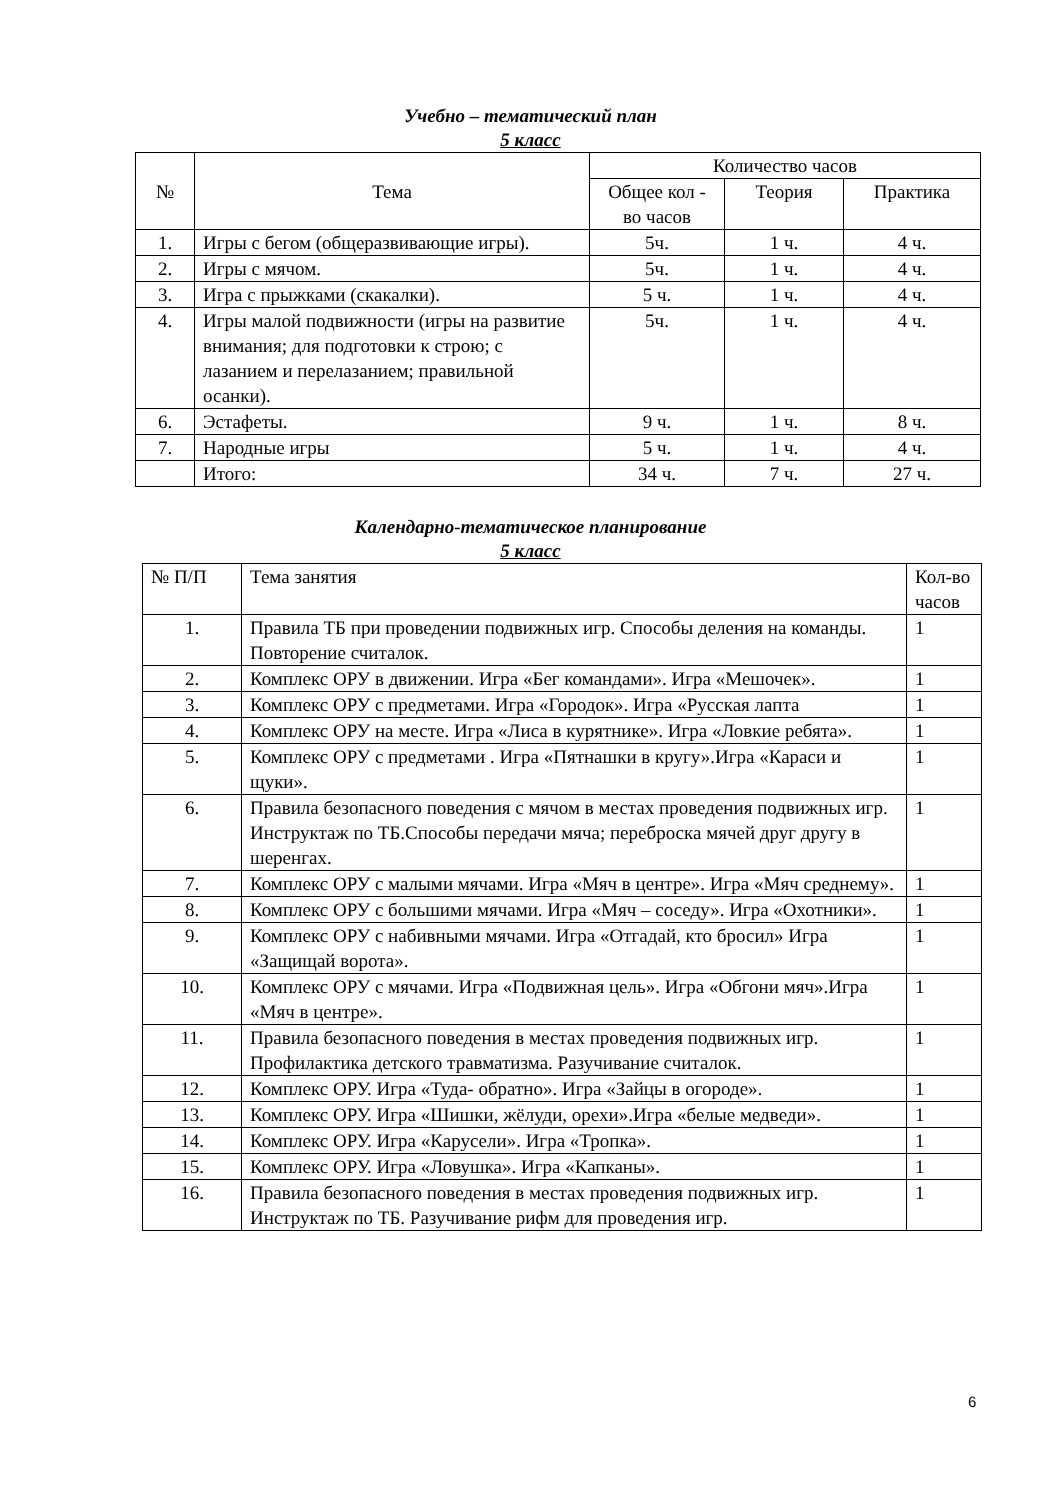Учебно – тематический план
5 класс
| № | Тема | Количество часов | | |
| --- | --- | --- | --- | --- |
| | | Общее кол - во часов | Теория | Практика |
| 1. | Игры с бегом (общеразвивающие игры). | 5ч. | 1 ч. | 4 ч. |
| 2. | Игры с мячом. | 5ч. | 1 ч. | 4 ч. |
| 3. | Игра с прыжками (скакалки). | 5 ч. | 1 ч. | 4 ч. |
| 4. | Игры малой подвижности (игры на развитие внимания; для подготовки к строю; с лазанием и перелазанием; правильной осанки). | 5ч. | 1 ч. | 4 ч. |
| 6. | Эстафеты. | 9 ч. | 1 ч. | 8 ч. |
| 7. | Народные игры | 5 ч. | 1 ч. | 4 ч. |
| | Итого: | 34 ч. | 7 ч. | 27 ч. |
Календарно-тематическое планирование
5 класс
| № П/П | Тема занятия | Кол-во часов |
| --- | --- | --- |
| 1. | Правила ТБ при проведении подвижных игр. Способы деления на команды. Повторение считалок. | 1 |
| 2. | Комплекс ОРУ в движении. Игра «Бег командами». Игра «Мешочек». | 1 |
| 3. | Комплекс ОРУ с предметами. Игра «Городок». Игра «Русская лапта | 1 |
| 4. | Комплекс ОРУ на месте. Игра «Лиса в курятнике». Игра «Ловкие ребята». | 1 |
| 5. | Комплекс ОРУ с предметами . Игра «Пятнашки в кругу».Игра «Караси и щуки». | 1 |
| 6. | Правила безопасного поведения с мячом в местах проведения подвижных игр. Инструктаж по ТБ.Способы передачи мяча; переброска мячей друг другу в шеренгах. | 1 |
| 7. | Комплекс ОРУ с малыми мячами. Игра «Мяч в центре». Игра «Мяч среднему». | 1 |
| 8. | Комплекс ОРУ с большими мячами. Игра «Мяч – соседу». Игра «Охотники». | 1 |
| 9. | Комплекс ОРУ с набивными мячами. Игра «Отгадай, кто бросил» Игра «Защищай ворота». | 1 |
| 10. | Комплекс ОРУ с мячами. Игра «Подвижная цель». Игра «Обгони мяч».Игра «Мяч в центре». | 1 |
| 11. | Правила безопасного поведения в местах проведения подвижных игр. Профилактика детского травматизма. Разучивание считалок. | 1 |
| 12. | Комплекс ОРУ. Игра «Туда- обратно». Игра «Зайцы в огороде». | 1 |
| 13. | Комплекс ОРУ. Игра «Шишки, жёлуди, орехи».Игра «белые медведи». | 1 |
| 14. | Комплекс ОРУ. Игра «Карусели». Игра «Тропка». | 1 |
| 15. | Комплекс ОРУ. Игра «Ловушка». Игра «Капканы». | 1 |
| 16. | Правила безопасного поведения в местах проведения подвижных игр. Инструктаж по ТБ. Разучивание рифм для проведения игр. | 1 |
6